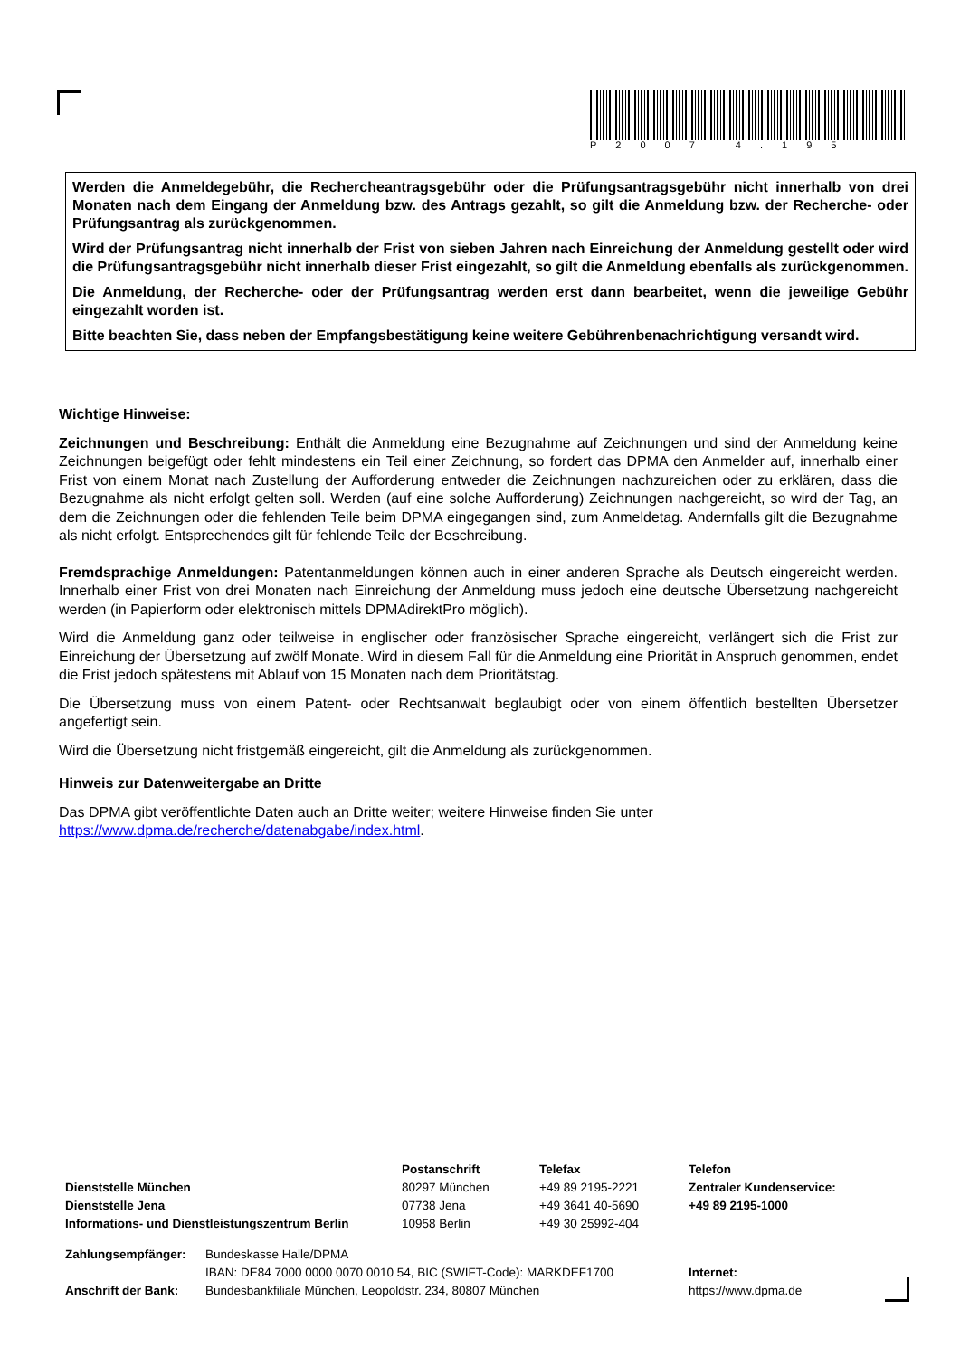P2007 4.195
Werden die Anmeldegebühr, die Rechercheantragsgebühr oder die Prüfungsantragsgebühr nicht innerhalb von drei Monaten nach dem Eingang der Anmeldung bzw. des Antrags gezahlt, so gilt die Anmeldung bzw. der Recherche- oder Prüfungsantrag als zurückgenommen.
Wird der Prüfungsantrag nicht innerhalb der Frist von sieben Jahren nach Einreichung der Anmeldung gestellt oder wird die Prüfungsantragsgebühr nicht innerhalb dieser Frist eingezahlt, so gilt die Anmeldung ebenfalls als zurückgenommen.
Die Anmeldung, der Recherche- oder der Prüfungsantrag werden erst dann bearbeitet, wenn die jeweilige Gebühr eingezahlt worden ist.
Bitte beachten Sie, dass neben der Empfangsbestätigung keine weitere Gebührenbenachrichtigung versandt wird.
Wichtige Hinweise:
Zeichnungen und Beschreibung: Enthält die Anmeldung eine Bezugnahme auf Zeichnungen und sind der Anmeldung keine Zeichnungen beigefügt oder fehlt mindestens ein Teil einer Zeichnung, so fordert das DPMA den Anmelder auf, innerhalb einer Frist von einem Monat nach Zustellung der Aufforderung entweder die Zeichnungen nachzureichen oder zu erklären, dass die Bezugnahme als nicht erfolgt gelten soll. Werden (auf eine solche Aufforderung) Zeichnungen nachgereicht, so wird der Tag, an dem die Zeichnungen oder die fehlenden Teile beim DPMA eingegangen sind, zum Anmeldetag. Andernfalls gilt die Bezugnahme als nicht erfolgt. Entsprechendes gilt für fehlende Teile der Beschreibung.
Fremdsprachige Anmeldungen: Patentanmeldungen können auch in einer anderen Sprache als Deutsch eingereicht werden. Innerhalb einer Frist von drei Monaten nach Einreichung der Anmeldung muss jedoch eine deutsche Übersetzung nachgereicht werden (in Papierform oder elektronisch mittels DPMAdirektPro möglich).
Wird die Anmeldung ganz oder teilweise in englischer oder französischer Sprache eingereicht, verlängert sich die Frist zur Einreichung der Übersetzung auf zwölf Monate. Wird in diesem Fall für die Anmeldung eine Priorität in Anspruch genommen, endet die Frist jedoch spätestens mit Ablauf von 15 Monaten nach dem Prioritätstag.
Die Übersetzung muss von einem Patent- oder Rechtsanwalt beglaubigt oder von einem öffentlich bestellten Übersetzer angefertigt sein.
Wird die Übersetzung nicht fristgemäß eingereicht, gilt die Anmeldung als zurückgenommen.
Hinweis zur Datenweitergabe an Dritte
Das DPMA gibt veröffentlichte Daten auch an Dritte weiter; weitere Hinweise finden Sie unter
https://www.dpma.de/recherche/datenabgabe/index.html.
| | Postanschrift | Telefax | Telefon |
| Dienststelle München | 80297 München | +49 89 2195-2221 | Zentraler Kundenservice: |
| Dienststelle Jena | 07738 Jena | +49 3641 40-5690 | +49 89 2195-1000 |
| Informations- und Dienstleistungszentrum Berlin | 10958 Berlin | +49 30 25992-404 | |
| Zahlungsempfänger: | Bundeskasse Halle/DPMA | |
| | IBAN: DE84 7000 0000 0070 0010 54, BIC (SWIFT-Code): MARKDEF1700 | Internet: |
| Anschrift der Bank: | Bundesbankfiliale München, Leopoldstr. 234, 80807 München | https://www.dpma.de |